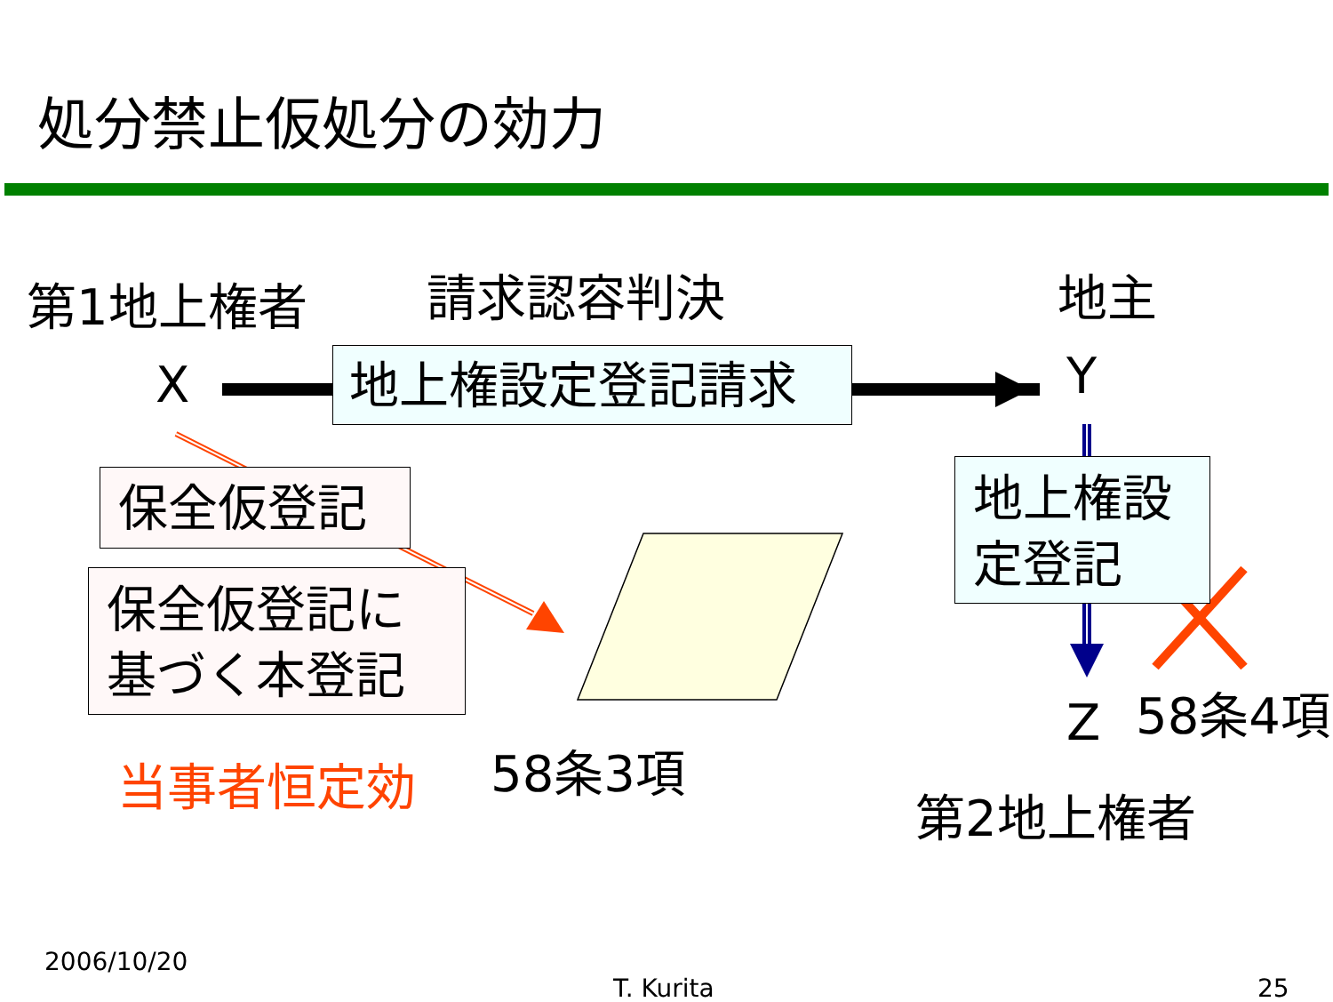処分禁止仮処分の効力
第1地上権者 請求認容判決 地主
X 地上権設定登記請求 Y
保全仮登記
保全仮登記に
基づく本登記
地上権設
定登記
当事者恒定効 58条3項
Z 58条4項
第2地上権者
2006/10/20
T. Kurita 25